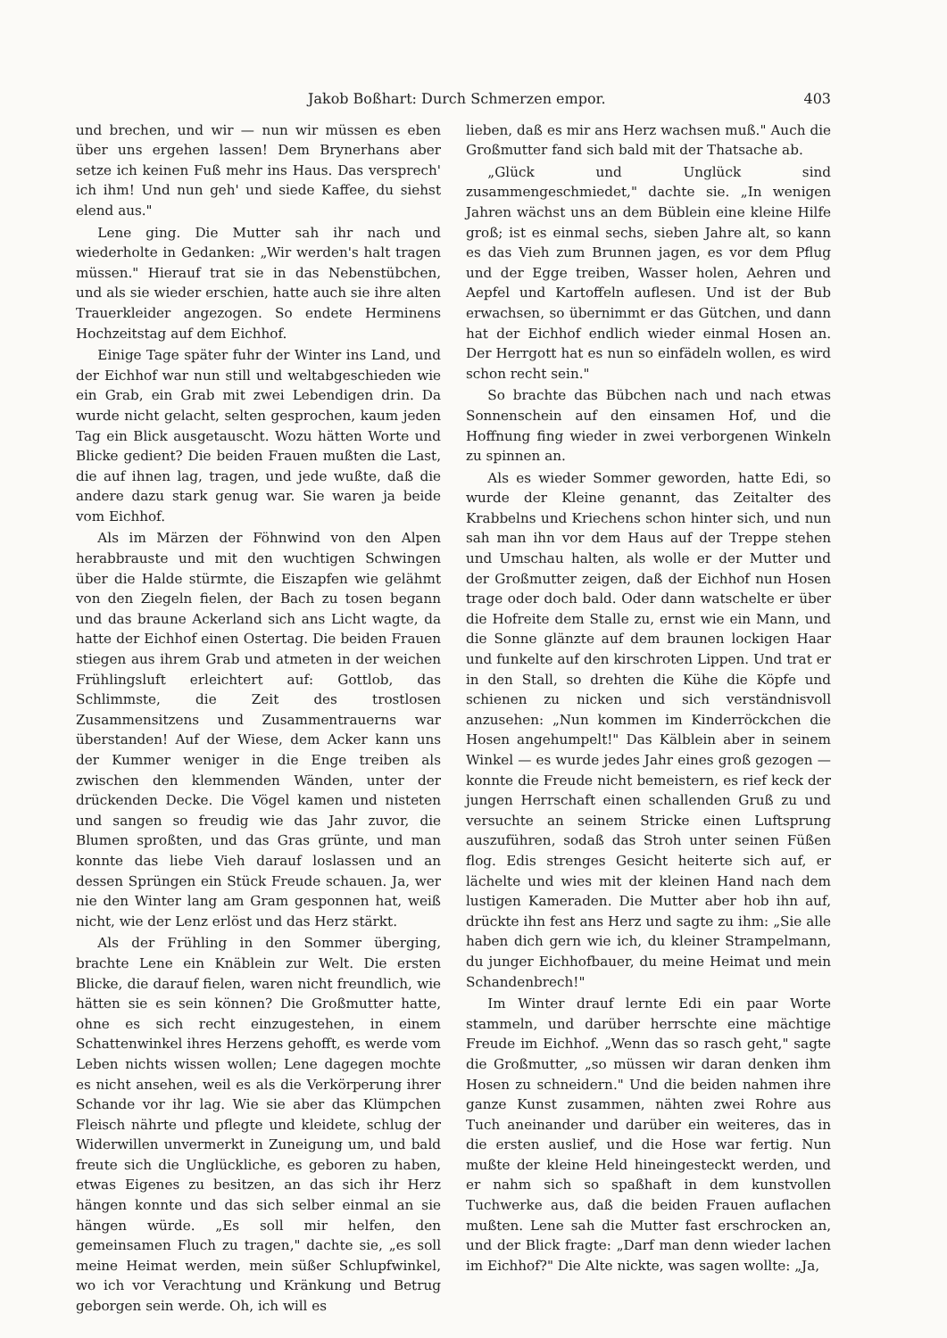Jakob Boßhart: Durch Schmerzen empor. 403
und brechen, und wir — nun wir müssen es eben über uns ergehen lassen! Dem Brynerhans aber setze ich keinen Fuß mehr ins Haus. Das versprech' ich ihm! Und nun geh' und siede Kaffee, du siehst elend aus."
Lene ging. Die Mutter sah ihr nach und wiederholte in Gedanken: „Wir werden's halt tragen müssen." Hierauf trat sie in das Nebenstübchen, und als sie wieder erschien, hatte auch sie ihre alten Trauerkleider angezogen. So endete Herminens Hochzeitstag auf dem Eichhof.
Einige Tage später fuhr der Winter ins Land, und der Eichhof war nun still und weltabgeschieden wie ein Grab, ein Grab mit zwei Lebendigen drin. Da wurde nicht gelacht, selten gesprochen, kaum jeden Tag ein Blick ausgetauscht. Wozu hätten Worte und Blicke gedient? Die beiden Frauen mußten die Last, die auf ihnen lag, tragen, und jede wußte, daß die andere dazu stark genug war. Sie waren ja beide vom Eichhof.
Als im Märzen der Föhnwind von den Alpen herabbrauste und mit den wuchtigen Schwingen über die Halde stürmte, die Eiszapfen wie gelähmt von den Ziegeln fielen, der Bach zu tosen begann und das braune Ackerland sich ans Licht wagte, da hatte der Eichhof einen Ostertag. Die beiden Frauen stiegen aus ihrem Grab und atmeten in der weichen Frühlingsluft erleichtert auf: Gottlob, das Schlimmste, die Zeit des trostlosen Zusammensitzens und Zusammentrauerns war überstanden! Auf der Wiese, dem Acker kann uns der Kummer weniger in die Enge treiben als zwischen den klemmenden Wänden, unter der drückenden Decke. Die Vögel kamen und nisteten und sangen so freudig wie das Jahr zuvor, die Blumen sproßten, und das Gras grünte, und man konnte das liebe Vieh darauf loslassen und an dessen Sprüngen ein Stück Freude schauen. Ja, wer nie den Winter lang am Gram gesponnen hat, weiß nicht, wie der Lenz erlöst und das Herz stärkt.
Als der Frühling in den Sommer überging, brachte Lene ein Knäblein zur Welt. Die ersten Blicke, die darauf fielen, waren nicht freundlich, wie hätten sie es sein können? Die Großmutter hatte, ohne es sich recht einzugestehen, in einem Schattenwinkel ihres Herzens gehofft, es werde vom Leben nichts wissen wollen; Lene dagegen mochte es nicht ansehen, weil es als die Verkörperung ihrer Schande vor ihr lag. Wie sie aber das Klümpchen Fleisch nährte und pflegte und kleidete, schlug der Widerwillen unvermerkt in Zuneigung um, und bald freute sich die Unglückliche, es geboren zu haben, etwas Eigenes zu besitzen, an das sich ihr Herz hängen konnte und das sich selber einmal an sie hängen würde. „Es soll mir helfen, den gemeinsamen Fluch zu tragen," dachte sie, „es soll meine Heimat werden, mein süßer Schlupfwinkel, wo ich vor Verachtung und Kränkung und Betrug geborgen sein werde. Oh, ich will es
lieben, daß es mir ans Herz wachsen muß." Auch die Großmutter fand sich bald mit der Thatsache ab.
„Glück und Unglück sind zusammengeschmiedet," dachte sie. „In wenigen Jahren wächst uns an dem Büblein eine kleine Hilfe groß; ist es einmal sechs, sieben Jahre alt, so kann es das Vieh zum Brunnen jagen, es vor dem Pflug und der Egge treiben, Wasser holen, Aehren und Aepfel und Kartoffeln auflesen. Und ist der Bub erwachsen, so übernimmt er das Gütchen, und dann hat der Eichhof endlich wieder einmal Hosen an. Der Herrgott hat es nun so einfädeln wollen, es wird schon recht sein."
So brachte das Bübchen nach und nach etwas Sonnenschein auf den einsamen Hof, und die Hoffnung fing wieder in zwei verborgenen Winkeln zu spinnen an.
Als es wieder Sommer geworden, hatte Edi, so wurde der Kleine genannt, das Zeitalter des Krabbelns und Kriechens schon hinter sich, und nun sah man ihn vor dem Haus auf der Treppe stehen und Umschau halten, als wolle er der Mutter und der Großmutter zeigen, daß der Eichhof nun Hosen trage oder doch bald. Oder dann watschelte er über die Hofreite dem Stalle zu, ernst wie ein Mann, und die Sonne glänzte auf dem braunen lockigen Haar und funkelte auf den kirschroten Lippen. Und trat er in den Stall, so drehten die Kühe die Köpfe und schienen zu nicken und sich verständnisvoll anzusehen: „Nun kommen im Kinderröckchen die Hosen angehumpelt!" Das Kälblein aber in seinem Winkel — es wurde jedes Jahr eines groß gezogen — konnte die Freude nicht bemeistern, es rief keck der jungen Herrschaft einen schallenden Gruß zu und versuchte an seinem Stricke einen Luftsprung auszuführen, sodaß das Stroh unter seinen Füßen flog. Edis strenges Gesicht heiterte sich auf, er lächelte und wies mit der kleinen Hand nach dem lustigen Kameraden. Die Mutter aber hob ihn auf, drückte ihn fest ans Herz und sagte zu ihm: „Sie alle haben dich gern wie ich, du kleiner Strampelmann, du junger Eichhofbauer, du meine Heimat und mein Schandenbrech!"
Im Winter drauf lernte Edi ein paar Worte stammeln, und darüber herrschte eine mächtige Freude im Eichhof. „Wenn das so rasch geht," sagte die Großmutter, „so müssen wir daran denken ihm Hosen zu schneidern." Und die beiden nahmen ihre ganze Kunst zusammen, nähten zwei Rohre aus Tuch aneinander und darüber ein weiteres, das in die ersten auslief, und die Hose war fertig. Nun mußte der kleine Held hineingesteckt werden, und er nahm sich so spaßhaft in dem kunstvollen Tuchwerke aus, daß die beiden Frauen auflachen mußten. Lene sah die Mutter fast erschrocken an, und der Blick fragte: „Darf man denn wieder lachen im Eichhof?" Die Alte nickte, was sagen wollte: „Ja,